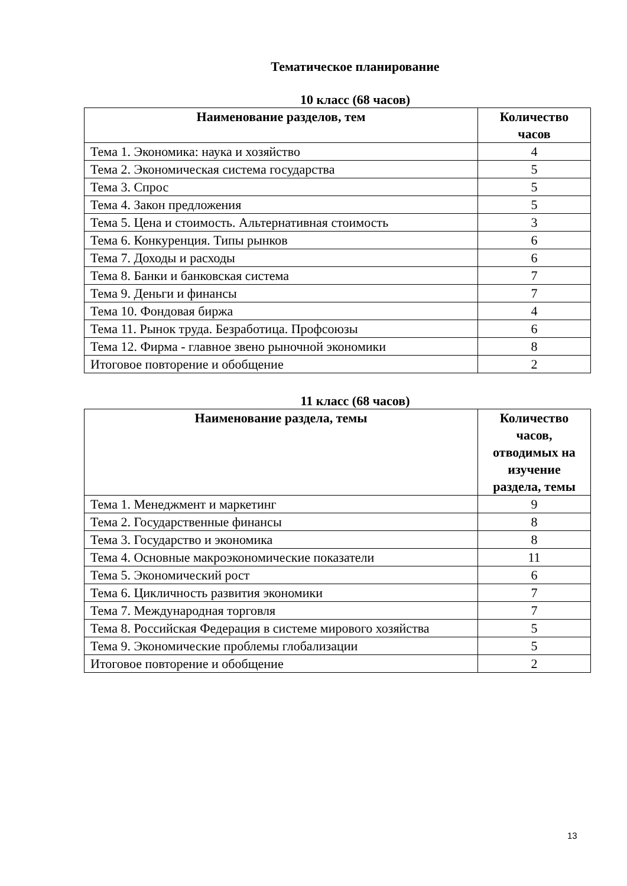Тематическое планирование
10 класс (68 часов)
| Наименование разделов, тем | Количество часов |
| --- | --- |
| Тема 1. Экономика: наука и хозяйство | 4 |
| Тема 2. Экономическая система государства | 5 |
| Тема 3. Спрос | 5 |
| Тема 4. Закон предложения | 5 |
| Тема 5. Цена и стоимость. Альтернативная стоимость | 3 |
| Тема 6. Конкуренция. Типы рынков | 6 |
| Тема 7. Доходы и расходы | 6 |
| Тема 8. Банки и банковская система | 7 |
| Тема 9. Деньги и финансы | 7 |
| Тема 10. Фондовая биржа | 4 |
| Тема 11. Рынок труда. Безработица. Профсоюзы | 6 |
| Тема 12. Фирма - главное звено рыночной экономики | 8 |
| Итоговое повторение и обобщение | 2 |
11 класс (68 часов)
| Наименование раздела, темы | Количество часов, отводимых на изучение раздела, темы |
| --- | --- |
| Тема 1. Менеджмент и маркетинг | 9 |
| Тема 2. Государственные финансы | 8 |
| Тема 3. Государство и экономика | 8 |
| Тема 4. Основные макроэкономические показатели | 11 |
| Тема 5. Экономический рост | 6 |
| Тема 6. Цикличность развития экономики | 7 |
| Тема 7. Международная торговля | 7 |
| Тема 8. Российская Федерация в системе мирового хозяйства | 5 |
| Тема 9. Экономические проблемы глобализации | 5 |
| Итоговое повторение и обобщение | 2 |
13